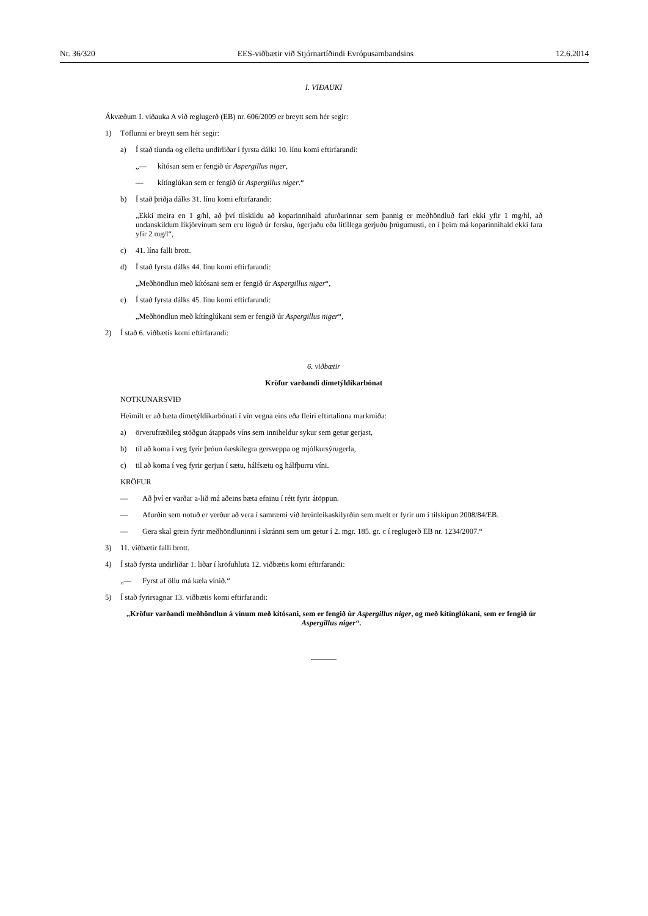Nr. 36/320 EES-viðbætir við Stjórnartíðindi Evrópusambandsins 12.6.2014
I. VIÐAUKI
Ákvæðum I. viðauka A við reglugerð (EB) nr. 606/2009 er breytt sem hér segir:
1) Töflunni er breytt sem hér segir:
a) Í stað tíunda og ellefta undirliðar í fyrsta dálki 10. línu komi eftirfarandi:
„— kítósan sem er fengið úr Aspergillus niger,
— kítínglúkan sem er fengið úr Aspergillus niger.“
b) Í stað þriðja dálks 31. línu komi eftirfarandi:
„Ekki meira en 1 g/hl, að því tilskildu að koparinnihald afurðarinnar sem þannig er meðhöndluð fari ekki yfir 1 mg/hl, að undanskildum líkjörvínum sem eru löguð úr fersku, ógerjuðu eða lítillega gerjuðu þrúgumusti, en í þeim má koparinnihald ekki fara yfir 2 mg/l“,
c) 41. lína falli brott.
d) Í stað fyrsta dálks 44. línu komi eftirfarandi:
„Meðhöndlun með kítósani sem er fengið úr Aspergillus niger“,
e) Í stað fyrsta dálks 45. línu komi eftirfarandi:
„Meðhöndlun með kítínglúkani sem er fengið úr Aspergillus niger“,
2) Í stað 6. viðbætis komi eftirfarandi:
6. viðbætir
Kröfur varðandi dímetýldíkarbónat
NOTKUNARSVIÐ
Heimilt er að bæta dímetýldíkarbónati í vín vegna eins eða fleiri eftirtalinna markmiða:
a) örverufræðileg stöðgun átappaðs víns sem inniheldur sykur sem getur gerjast,
b) til að koma í veg fyrir þróun óæskilegra gersveppa og mjólkursýrugerla,
c) til að koma í veg fyrir gerjun í sætu, hálfsætu og hálfþurru víni.
KRÖFUR
— Að því er varðar a-lið má aðeins bæta efninu í rétt fyrir átöppun.
— Afurðin sem notuð er verður að vera í samræmi við hreinleikaskilyrðin sem mælt er fyrir um í tilskipun 2008/84/EB.
— Gera skal grein fyrir meðhöndluninni í skránni sem um getur í 2. mgr. 185. gr. c í reglugerð EB nr. 1234/2007.“
3) 11. viðbætir falli brott.
4) Í stað fyrsta undirliðar 1. liðar í kröfuhluta 12. viðbætis komi eftirfarandi:
„— Fyrst af öllu má kæla vínið.“
5) Í stað fyrirsagnar 13. viðbætis komi eftirfarandi:
„Kröfur varðandi meðhöndlun á vínum með kítósani, sem er fengið úr Aspergillus niger, og með kítínglúkani, sem er fengið úr Aspergillus niger“.